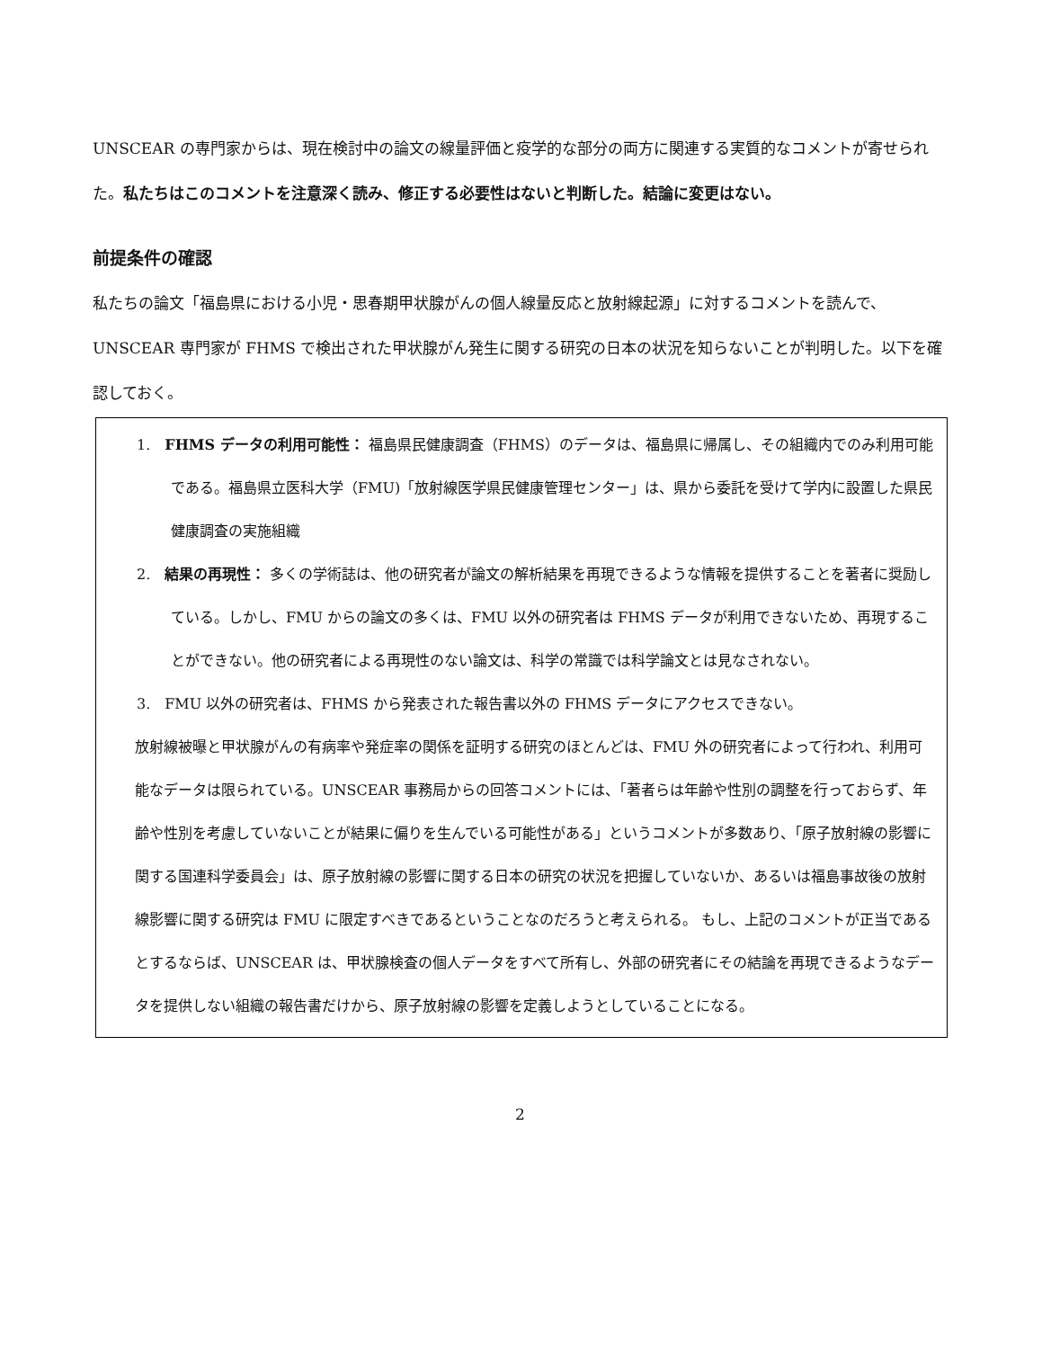UNSCEAR の専門家からは、現在検討中の論文の線量評価と疫学的な部分の両方に関連する実質的なコメントが寄せられた。私たちはこのコメントを注意深く読み、修正する必要性はないと判断した。結論に変更はない。
前提条件の確認
私たちの論文「福島県における小児・思春期甲状腺がんの個人線量反応と放射線起源」に対するコメントを読んで、UNSCEAR 専門家が FHMS で検出された甲状腺がん発生に関する研究の日本の状況を知らないことが判明した。以下を確認しておく。
1.　FHMS データの利用可能性： 福島県民健康調査（FHMS）のデータは、福島県に帰属し、その組織内でのみ利用可能である。福島県立医科大学（FMU)「放射線医学県民健康管理センター」は、県から委託を受けて学内に設置した県民健康調査の実施組織
2.　結果の再現性： 多くの学術誌は、他の研究者が論文の解析結果を再現できるような情報を提供することを著者に奨励している。しかし、FMU からの論文の多くは、FMU 以外の研究者は FHMS データが利用できないため、再現することができない。他の研究者による再現性のない論文は、科学の常識では科学論文とは見なされない。
3.　FMU 以外の研究者は、FHMS から発表された報告書以外の FHMS データにアクセスできない。
放射線被曝と甲状腺がんの有病率や発症率の関係を証明する研究のほとんどは、FMU 外の研究者によって行われ、利用可能なデータは限られている。UNSCEAR 事務局からの回答コメントには、「著者らは年齢や性別の調整を行っておらず、年齢や性別を考慮していないことが結果に偏りを生んでいる可能性がある」というコメントが多数あり、「原子放射線の影響に関する国連科学委員会」は、原子放射線の影響に関する日本の研究の状況を把握していないか、あるいは福島事故後の放射線影響に関する研究は FMU に限定すべきであるということなのだろうと考えられる。 もし、上記のコメントが正当であるとするならば、UNSCEAR は、甲状腺検査の個人データをすべて所有し、外部の研究者にその結論を再現できるようなデータを提供しない組織の報告書だけから、原子放射線の影響を定義しようとしていることになる。
2